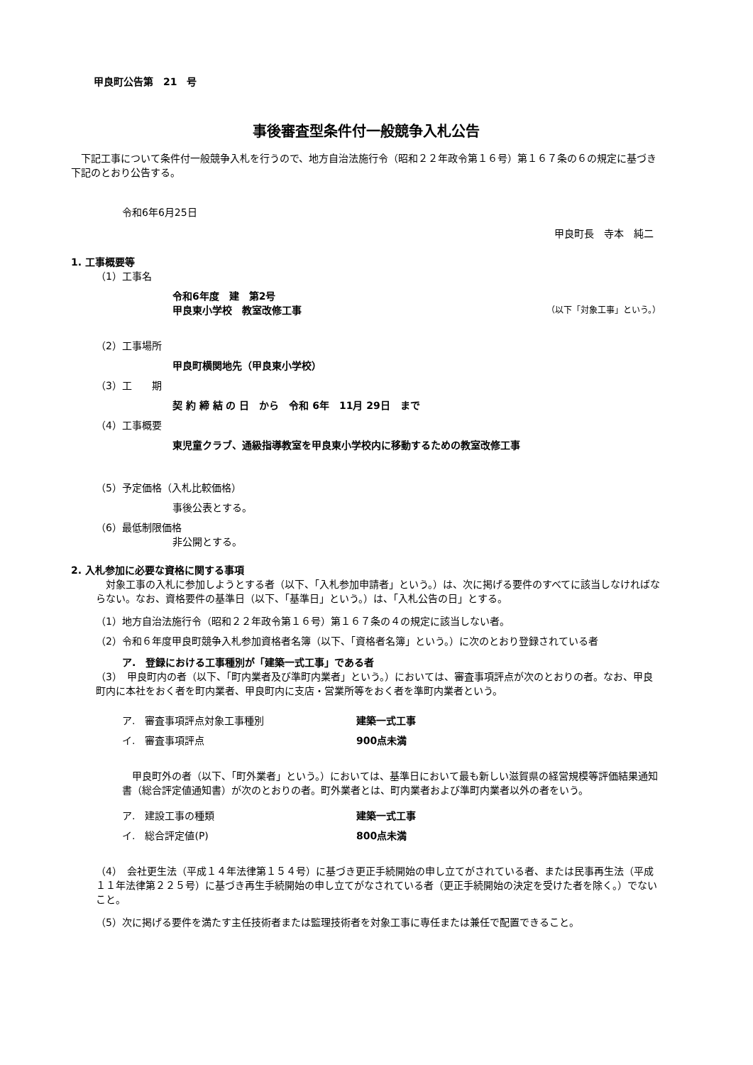甲良町公告第　21　号
事後審査型条件付一般競争入札公告
　下記工事について条件付一般競争入札を行うので、地方自治法施行令（昭和２２年政令第１６号）第１６７条の６の規定に基づき下記のとおり公告する。
令和6年6月25日
甲良町長　寺本　純二
1. 工事概要等
（1）工事名
令和6年度　建　第2号
甲良東小学校　教室改修工事
（以下「対象工事」という。）
（2）工事場所
甲良町横関地先（甲良東小学校）
（3）工　　期
契 約 締 結 の 日　から　令和 6年　11月 29日　まで
（4）工事概要
東児童クラブ、通級指導教室を甲良東小学校内に移動するための教室改修工事
（5）予定価格（入札比較価格）
事後公表とする。
（6）最低制限価格
非公開とする。
2. 入札参加に必要な資格に関する事項
　対象工事の入札に参加しようとする者（以下、「入札参加申請者」という。）は、次に掲げる要件のすべてに該当しなければならない。なお、資格要件の基準日（以下、「基準日」という。）は、「入札公告の日」とする。
（1）地方自治法施行令（昭和２２年政令第１６号）第１６７条の４の規定に該当しない者。
（2）令和６年度甲良町競争入札参加資格者名簿（以下、「資格者名簿」という。）に次のとおり登録されている者
ア.　登録における工事種別が「建築一式工事」である者
（3）　甲良町内の者（以下、「町内業者及び準町内業者」という。）においては、審査事項評点が次のとおりの者。なお、甲良町内に本社をおく者を町内業者、甲良町内に支店・営業所等をおく者を準町内業者という。
ア.　審査事項評点対象工事種別 建築一式工事
イ.　審査事項評点 900点未満
　甲良町外の者（以下、「町外業者」という。）においては、基準日において最も新しい滋賀県の経営規模等評価結果通知書（総合評定値通知書）が次のとおりの者。町外業者とは、町内業者および準町内業者以外の者をいう。
ア.　建設工事の種類 建築一式工事
イ.　総合評定値(P) 800点未満
（4）　会社更生法（平成１４年法律第１５４号）に基づき更正手続開始の申し立てがされている者、または民事再生法（平成１１年法律第２２５号）に基づき再生手続開始の申し立てがなされている者（更正手続開始の決定を受けた者を除く。）でないこと。
（5）次に掲げる要件を満たす主任技術者または監理技術者を対象工事に専任または兼任で配置できること。